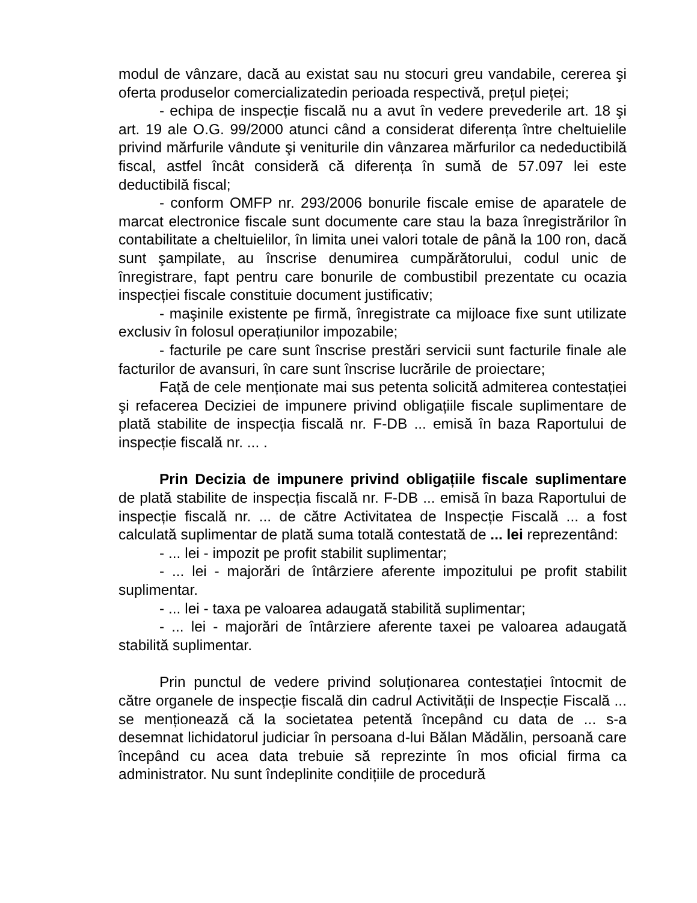modul de vânzare, dacă au existat sau nu stocuri greu vandabile, cererea şi oferta produselor comercializatedin perioada respectivă, prețul pieței;
- echipa de inspecție fiscală nu a avut în vedere prevederile art. 18 şi art. 19 ale O.G. 99/2000 atunci când a considerat diferența între cheltuielile privind mărfurile vândute şi veniturile din vânzarea mărfurilor ca nedeductibilă fiscal, astfel încât consideră că diferența în sumă de 57.097 lei este deductibilă fiscal;
- conform OMFP nr. 293/2006 bonurile fiscale emise de aparatele de marcat electronice fiscale sunt documente care stau la baza înregistrărilor în contabilitate a cheltuielilor, în limita unei valori totale de până la 100 ron, dacă sunt şampilate, au înscrise denumirea cumpărătorului, codul unic de înregistrare, fapt pentru care bonurile de combustibil prezentate cu ocazia inspecției fiscale constituie document justificativ;
- maşinile existente pe firmă, înregistrate ca mijloace fixe sunt utilizate exclusiv în folosul operațiunilor impozabile;
- facturile pe care sunt înscrise prestări servicii sunt facturile finale ale facturilor de avansuri, în care sunt înscrise lucrările de proiectare;
Față de cele menționate mai sus petenta solicită admiterea contestației şi refacerea Deciziei de impunere privind obligațiile fiscale suplimentare de plată stabilite de inspecția fiscală nr. F-DB ... emisă în baza Raportului de inspecție fiscală nr. ... .
Prin Decizia de impunere privind obligațiile fiscale suplimentare de plată stabilite de inspecția fiscală nr. F-DB ... emisă în baza Raportului de inspecție fiscală nr. ... de către Activitatea de Inspecție Fiscală ... a fost calculată suplimentar de plată suma totală contestată de ... lei reprezentând:
- ... lei - impozit pe profit stabilit suplimentar;
- ... lei - majorări de întârziere aferente impozitului pe profit stabilit suplimentar.
- ... lei - taxa pe valoarea adaugată stabilită suplimentar;
- ... lei - majorări de întârziere aferente taxei pe valoarea adaugată stabilită suplimentar.
Prin punctul de vedere privind soluționarea contestației întocmit de către organele de inspecție fiscală din cadrul Activității de Inspecție Fiscală ... se menționează că la societatea petentă începând cu data de ... s-a desemnat lichidatorul judiciar în persoana d-lui Bălan Mădălin, persoană care începând cu acea data trebuie să reprezinte în mos oficial firma ca administrator. Nu sunt îndeplinite condițiile de procedură